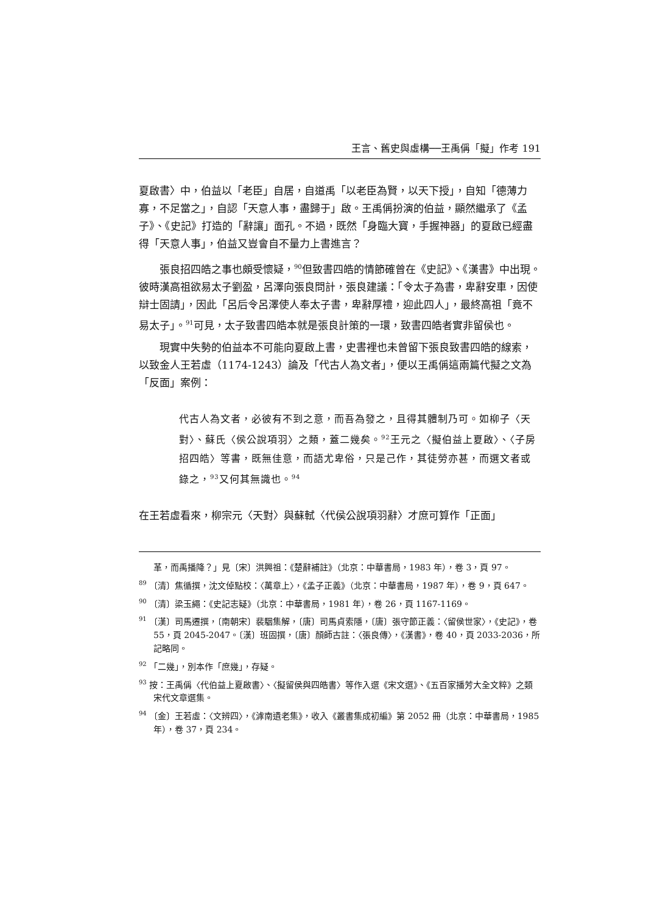王言、舊史與虛構──王禹偁「擬」作考 191
夏啟書〉中，伯益以「老臣」自居，自道禹「以老臣為賢，以天下授」，自知「德薄力寡，不足當之」，自認「天意人事，盡歸于」啟。王禹偁扮演的伯益，顯然繼承了《孟子》、《史記》打造的「辭讓」面孔。不過，既然「身臨大寶，手握神器」的夏啟已經盡得「天意人事」，伯益又豈會自不量力上書進言？
張良招四皓之事也頗受懷疑，<sup>90</sup>但致書四皓的情節確曾在《史記》、《漢書》中出現。彼時漢高祖欲易太子劉盈，呂澤向張良問計，張良建議：「令太子為書，卑辭安車，因使辯士固請」，因此「呂后令呂澤使人奉太子書，卑辭厚禮，迎此四人」，最終高祖「竟不易太子」。<sup>91</sup>可見，太子致書四皓本就是張良計策的一環，致書四皓者實非留侯也。
現實中失勢的伯益本不可能向夏啟上書，史書裡也未曾留下張良致書四皓的線索，以致金人王若虛（1174-1243）論及「代古人為文者」，便以王禹偁這兩篇代擬之文為「反面」案例：
代古人為文者，必彼有不到之意，而吾為發之，且得其體制乃可。如柳子〈天對〉、蘇氏〈侯公說項羽〉之類，蓋二幾矣。<sup>92</sup>王元之〈擬伯益上夏啟〉、〈子房招四皓〉等書，既無佳意，而語尤卑俗，只是己作，其徒勞亦甚，而選文者或錄之，<sup>93</sup>又何其無識也。<sup>94</sup>
在王若虛看來，柳宗元〈天對〉與蘇軾〈代侯公說項羽辭〉才庶可算作「正面」
革，而禹播降？」見〔宋〕洪興祖：《楚辭補註》（北京：中華書局，1983 年），卷 3，頁 97。
<sup>89</sup> 〔清〕焦循撰，沈文倬點校：〈萬章上〉，《孟子正義》（北京：中華書局，1987 年），卷 9，頁 647。
<sup>90</sup> 〔清〕梁玉繩：《史記志疑》（北京：中華書局，1981 年），卷 26，頁 1167-1169。
<sup>91</sup> 〔漢〕司馬遷撰，〔南朝宋〕裴駰集解，〔唐〕司馬貞索隱，〔唐〕張守節正義：〈留侯世家〉，《史記》，卷 55，頁 2045-2047。〔漢〕班固撰，〔唐〕顏師古註：〈張良傳〉，《漢書》，卷 40，頁 2033-2036，所記略同。
<sup>92</sup> 「二幾」，別本作「庶幾」，存疑。
<sup>93</sup> 按：王禹偁〈代伯益上夏啟書〉、〈擬留侯與四皓書〉等作入選《宋文選》、《五百家播芳大全文粹》之類宋代文章選集。
<sup>94</sup> 〔金〕王若虛：〈文辨四〉，《滹南遺老集》，收入《叢書集成初編》第 2052 冊（北京：中華書局，1985 年），卷 37，頁 234。